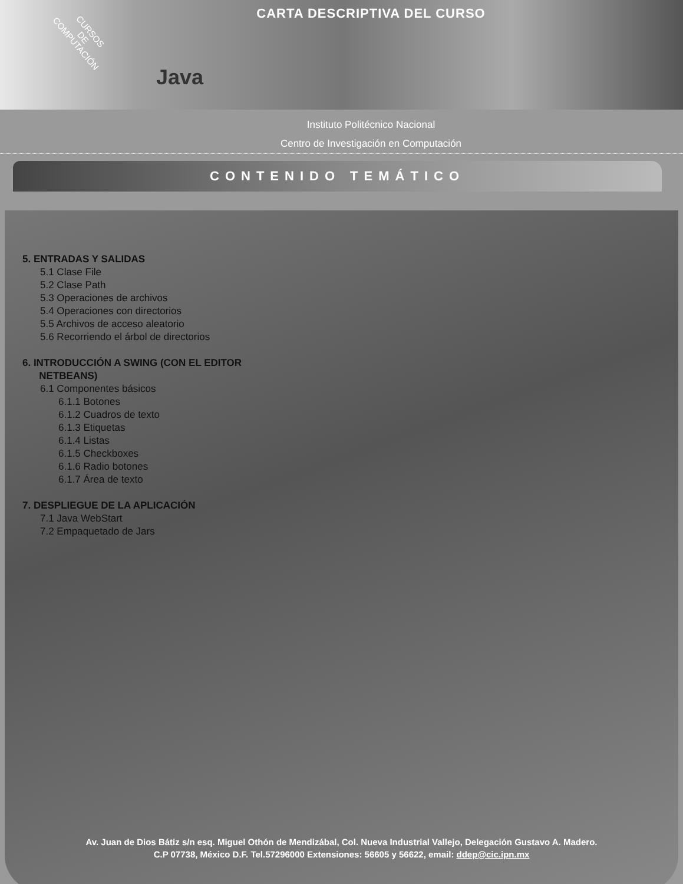CARTA DESCRIPTIVA DEL CURSO
CURSOS
DE
COMPUTACIÓN
Java
Instituto Politécnico Nacional
Centro de Investigación en Computación
CONTENIDO TEMÁTICO
5. ENTRADAS Y SALIDAS
5.1 Clase File
5.2 Clase Path
5.3 Operaciones de archivos
5.4 Operaciones con directorios
5.5 Archivos de acceso aleatorio
5.6 Recorriendo el árbol de directorios
6. INTRODUCCIÓN A SWING (CON EL EDITOR
NETBEANS)
6.1 Componentes básicos
6.1.1 Botones
6.1.2 Cuadros de texto
6.1.3 Etiquetas
6.1.4 Listas
6.1.5 Checkboxes
6.1.6 Radio botones
6.1.7 Área de texto
7. DESPLIEGUE DE LA APLICACIÓN
7.1 Java WebStart
7.2 Empaquetado de Jars
Av. Juan de Dios Bátiz s/n esq. Miguel Othón de Mendizábal, Col. Nueva Industrial Vallejo, Delegación Gustavo A. Madero.
C.P 07738, México D.F. Tel.57296000 Extensiones: 56605 y 56622, email: ddep@cic.ipn.mx